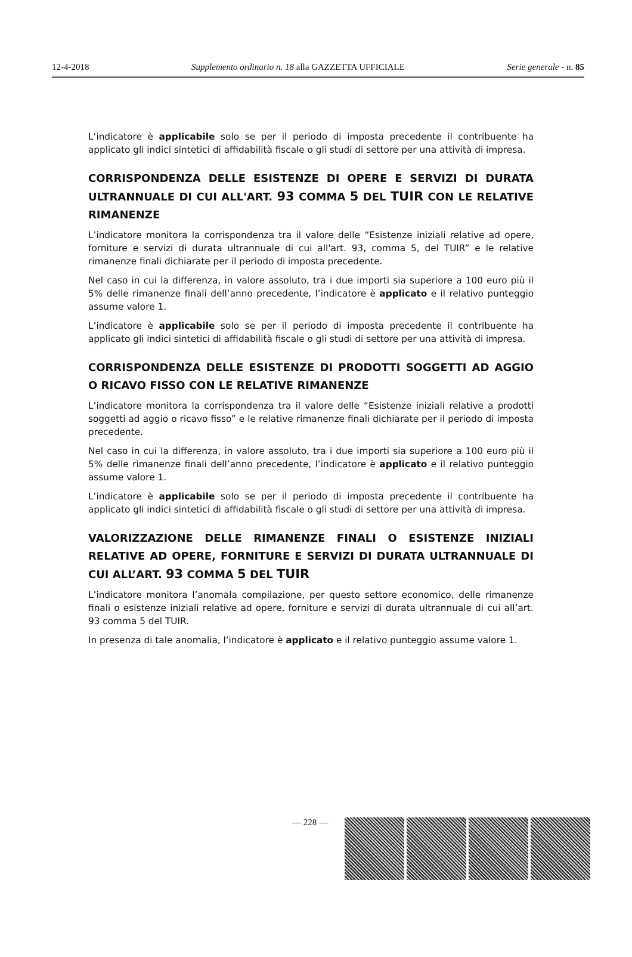12-4-2018 Supplemento ordinario n. 18 alla GAZZETTA UFFICIALE Serie generale - n. 85
L’indicatore è applicabile solo se per il periodo di imposta precedente il contribuente ha applicato gli indici sintetici di affidabilità fiscale o gli studi di settore per una attività di impresa.
CORRISPONDENZA DELLE ESISTENZE DI OPERE E SERVIZI DI DURATA ULTRANNUALE DI CUI ALL'ART. 93 COMMA 5 DEL TUIR CON LE RELATIVE RIMANENZE
L’indicatore monitora la corrispondenza tra il valore delle “Esistenze iniziali relative ad opere, forniture e servizi di durata ultrannuale di cui all'art. 93, comma 5, del TUIR” e le relative rimanenze finali dichiarate per il periodo di imposta precedente.
Nel caso in cui la differenza, in valore assoluto, tra i due importi sia superiore a 100 euro più il 5% delle rimanenze finali dell’anno precedente, l’indicatore è applicato e il relativo punteggio assume valore 1.
L’indicatore è applicabile solo se per il periodo di imposta precedente il contribuente ha applicato gli indici sintetici di affidabilità fiscale o gli studi di settore per una attività di impresa.
CORRISPONDENZA DELLE ESISTENZE DI PRODOTTI SOGGETTI AD AGGIO O RICAVO FISSO CON LE RELATIVE RIMANENZE
L’indicatore monitora la corrispondenza tra il valore delle “Esistenze iniziali relative a prodotti soggetti ad aggio o ricavo fisso” e le relative rimanenze finali dichiarate per il periodo di imposta precedente.
Nel caso in cui la differenza, in valore assoluto, tra i due importi sia superiore a 100 euro più il 5% delle rimanenze finali dell’anno precedente, l’indicatore è applicato e il relativo punteggio assume valore 1.
L’indicatore è applicabile solo se per il periodo di imposta precedente il contribuente ha applicato gli indici sintetici di affidabilità fiscale o gli studi di settore per una attività di impresa.
VALORIZZAZIONE DELLE RIMANENZE FINALI O ESISTENZE INIZIALI RELATIVE AD OPERE, FORNITURE E SERVIZI DI DURATA ULTRANNUALE DI CUI ALL’ART. 93 COMMA 5 DEL TUIR
L’indicatore monitora l’anomala compilazione, per questo settore economico, delle rimanenze finali o esistenze iniziali relative ad opere, forniture e servizi di durata ultrannuale di cui all’art. 93 comma 5 del TUIR.
In presenza di tale anomalia, l’indicatore è applicato e il relativo punteggio assume valore 1.
— 228 —